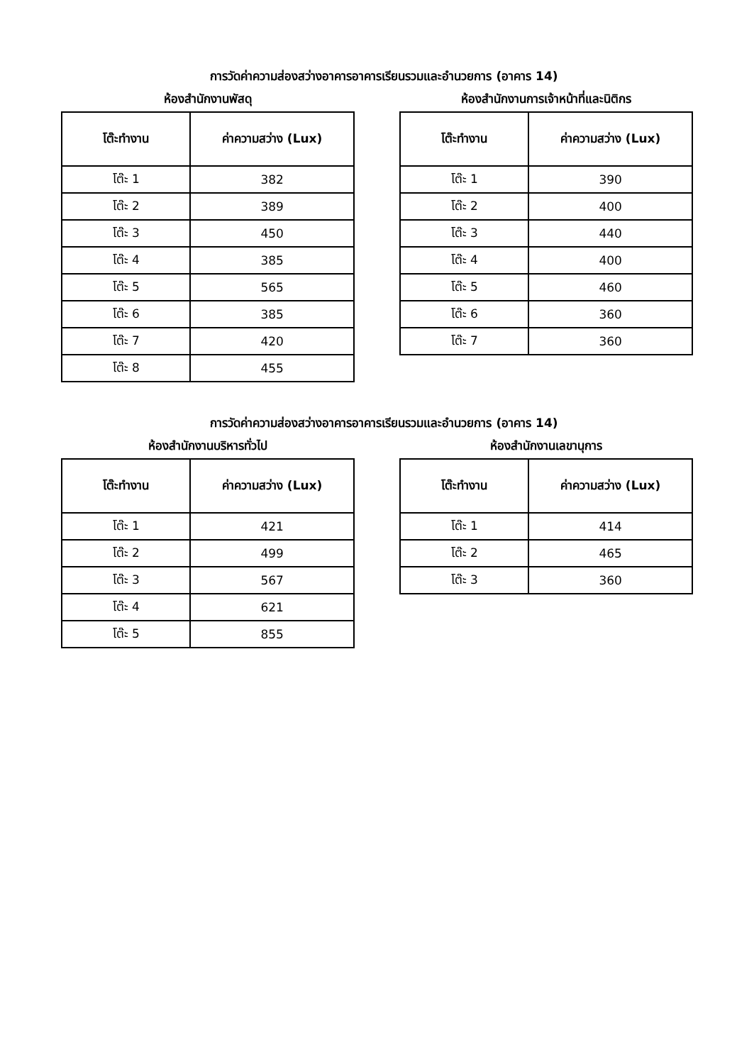การวัดค่าความส่องสว่างอาคารอาคารเรียนรวมและอำนวยการ (อาคาร 14)
ห้องสำนักงานพัสดุ
| โต๊ะทำงาน | ค่าความสว่าง (Lux) |
| --- | --- |
| โต๊ะ 1 | 382 |
| โต๊ะ 2 | 389 |
| โต๊ะ 3 | 450 |
| โต๊ะ 4 | 385 |
| โต๊ะ 5 | 565 |
| โต๊ะ 6 | 385 |
| โต๊ะ 7 | 420 |
| โต๊ะ 8 | 455 |
ห้องสำนักงานการเจ้าหน้าที่และนิติกร
| โต๊ะทำงาน | ค่าความสว่าง (Lux) |
| --- | --- |
| โต๊ะ 1 | 390 |
| โต๊ะ 2 | 400 |
| โต๊ะ 3 | 440 |
| โต๊ะ 4 | 400 |
| โต๊ะ 5 | 460 |
| โต๊ะ 6 | 360 |
| โต๊ะ 7 | 360 |
การวัดค่าความส่องสว่างอาคารอาคารเรียนรวมและอำนวยการ (อาคาร 14)
ห้องสำนักงานบริหารทั่วไป
| โต๊ะทำงาน | ค่าความสว่าง (Lux) |
| --- | --- |
| โต๊ะ 1 | 421 |
| โต๊ะ 2 | 499 |
| โต๊ะ 3 | 567 |
| โต๊ะ 4 | 621 |
| โต๊ะ 5 | 855 |
ห้องสำนักงานเลขานุการ
| โต๊ะทำงาน | ค่าความสว่าง (Lux) |
| --- | --- |
| โต๊ะ 1 | 414 |
| โต๊ะ 2 | 465 |
| โต๊ะ 3 | 360 |